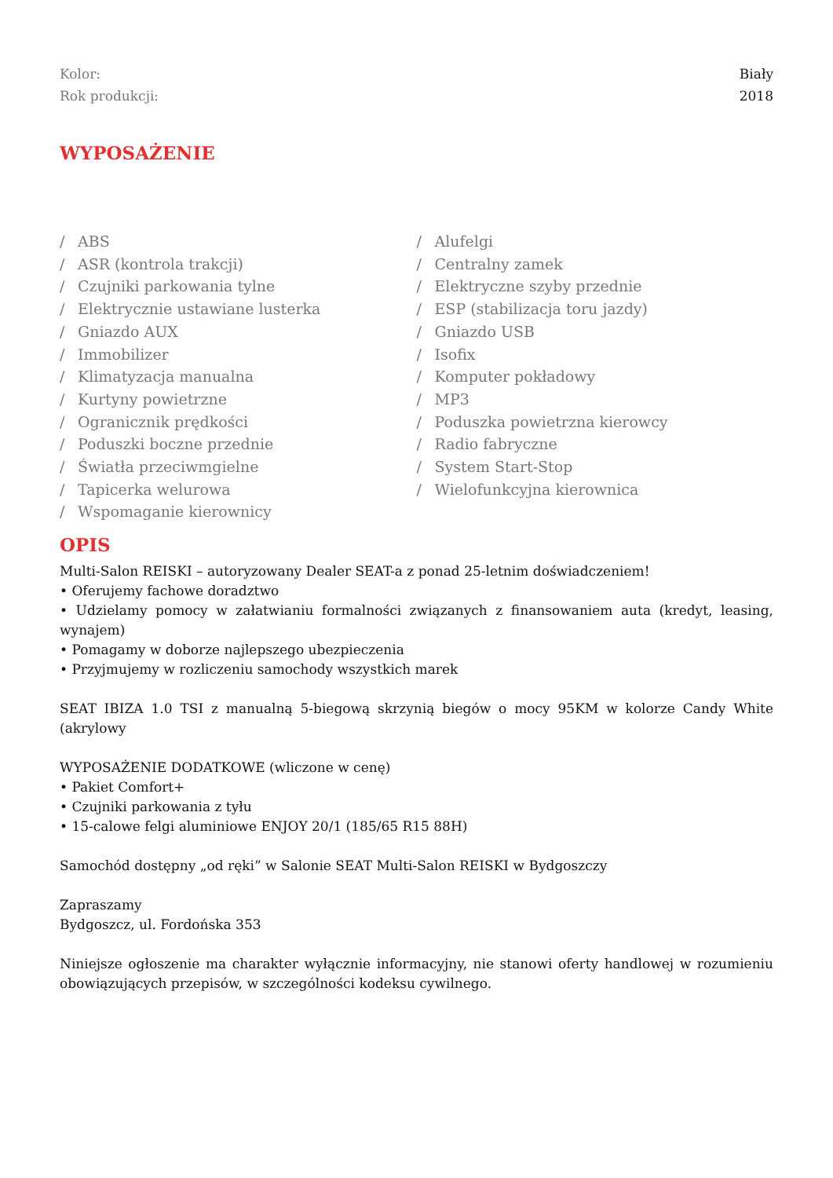Kolor: Biały
Rok produkcji: 2018
WYPOSAŻENIE
/ ABS
/ ASR (kontrola trakcji)
/ Czujniki parkowania tylne
/ Elektrycznie ustawiane lusterka
/ Gniazdo AUX
/ Immobilizer
/ Klimatyzacja manualna
/ Kurtyny powietrzne
/ Ogranicznik prędkości
/ Poduszki boczne przednie
/ Światła przeciwmgielne
/ Tapicerka welurowa
/ Wspomaganie kierownicy
/ Alufelgi
/ Centralny zamek
/ Elektryczne szyby przednie
/ ESP (stabilizacja toru jazdy)
/ Gniazdo USB
/ Isofix
/ Komputer pokładowy
/ MP3
/ Poduszka powietrzna kierowcy
/ Radio fabryczne
/ System Start-Stop
/ Wielofunkcyjna kierownica
OPIS
Multi-Salon REISKI – autoryzowany Dealer SEAT-a z ponad 25-letnim doświadczeniem!
• Oferujemy fachowe doradztwo
• Udzielamy pomocy w załatwianiu formalności związanych z finansowaniem auta (kredyt, leasing, wynajem)
• Pomagamy w doborze najlepszego ubezpieczenia
• Przyjmujemy w rozliczeniu samochody wszystkich marek
SEAT IBIZA 1.0 TSI z manualną 5-biegową skrzynią biegów o mocy 95KM w kolorze Candy White (akrylowy
WYPOSAŻENIE DODATKOWE (wliczone w cenę)
• Pakiet Comfort+
• Czujniki parkowania z tyłu
• 15-calowe felgi aluminiowe ENJOY 20/1 (185/65 R15 88H)
Samochód dostępny „od ręki” w Salonie SEAT Multi-Salon REISKI w Bydgoszczy
Zapraszamy
Bydgoszcz, ul. Fordońska 353
Niniejsze ogłoszenie ma charakter wyłącznie informacyjny, nie stanowi oferty handlowej w rozumieniu obowiązujących przepisów, w szczególności kodeksu cywilnego.